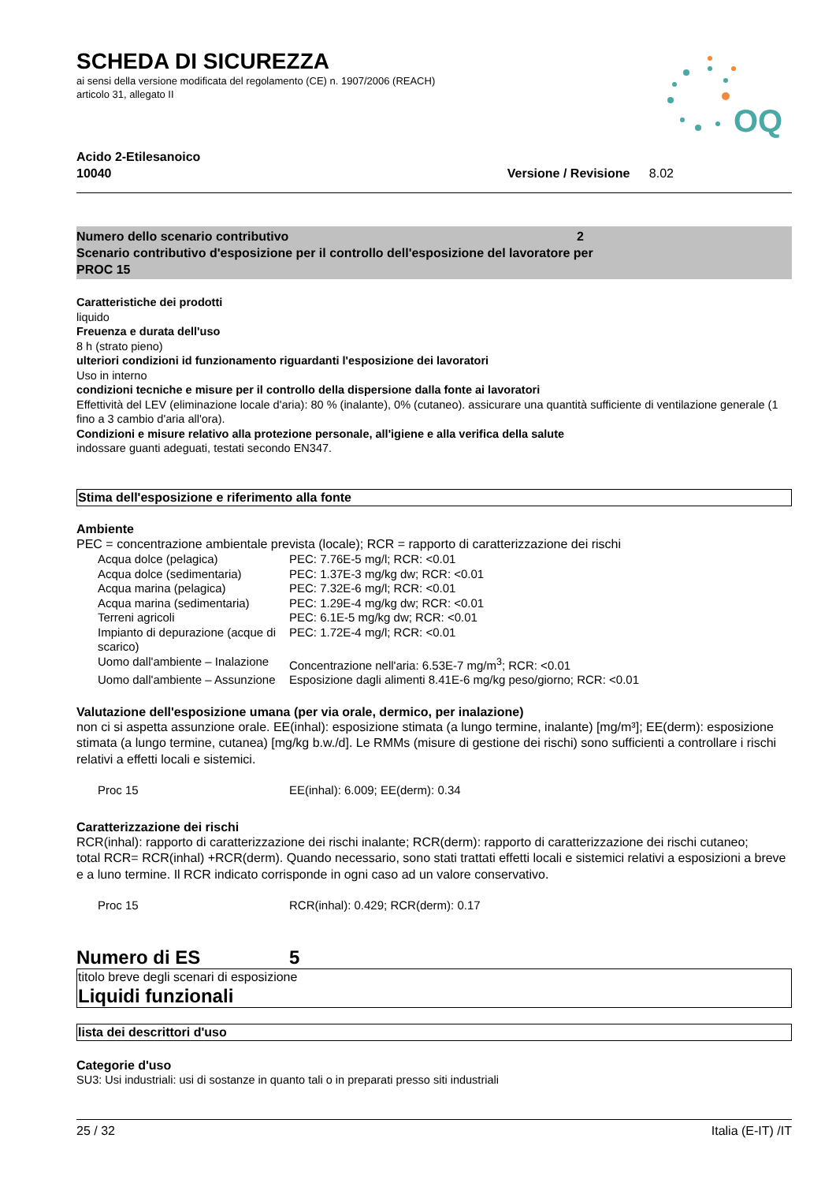SCHEDA DI SICUREZZA
ai sensi della versione modificata del regolamento (CE) n. 1907/2006 (REACH)
articolo 31, allegato II
OQ
Acido 2-Etilesanoico
10040 Versione / Revisione 8.02
Numero dello scenario contributivo 2
Scenario contributivo d'esposizione per il controllo dell'esposizione del lavoratore per
PROC 15
Caratteristiche dei prodotti
liquido
Freuenza e durata dell'uso
8 h (strato pieno)
ulteriori condizioni id funzionamento riguardanti l'esposizione dei lavoratori
Uso in interno
condizioni tecniche e misure per il controllo della dispersione dalla fonte ai lavoratori
Effettività del LEV (eliminazione locale d'aria): 80 % (inalante), 0% (cutaneo). assicurare una quantità sufficiente di ventilazione generale (1 fino a 3 cambio d'aria all'ora).
Condizioni e misure relativo alla protezione personale, all'igiene e alla verifica della salute
indossare guanti adeguati, testati secondo EN347.
Stima dell'esposizione e riferimento alla fonte
Ambiente
PEC = concentrazione ambientale prevista (locale); RCR = rapporto di caratterizzazione dei rischi
| Acqua dolce (pelagica) | PEC: 7.76E-5 mg/l; RCR: <0.01 |
| Acqua dolce (sedimentaria) | PEC: 1.37E-3 mg/kg dw; RCR: <0.01 |
| Acqua marina (pelagica) | PEC: 7.32E-6 mg/l; RCR: <0.01 |
| Acqua marina (sedimentaria) | PEC: 1.29E-4 mg/kg dw; RCR: <0.01 |
| Terreni agricoli | PEC: 6.1E-5 mg/kg dw; RCR: <0.01 |
| Impianto di depurazione (acque di scarico) | PEC: 1.72E-4 mg/l; RCR: <0.01 |
| Uomo dall'ambiente – Inalazione | Concentrazione nell'aria: 6.53E-7 mg/m<sup>3</sup>; RCR: <0.01 |
| Uomo dall'ambiente – Assunzione | Esposizione dagli alimenti 8.41E-6 mg/kg peso/giorno; RCR: <0.01 |
Valutazione dell'esposizione umana (per via orale, dermico, per inalazione)
non ci si aspetta assunzione orale. EE(inhal): esposizione stimata (a lungo termine, inalante) [mg/m³]; EE(derm): esposizione stimata (a lungo termine, cutanea) [mg/kg b.w./d]. Le RMMs (misure di gestione dei rischi) sono sufficienti a controllare i rischi relativi a effetti locali e sistemici.
| Proc 15 | EE(inhal): 6.009; EE(derm): 0.34 |
Caratterizzazione dei rischi
RCR(inhal): rapporto di caratterizzazione dei rischi inalante; RCR(derm): rapporto di caratterizzazione dei rischi cutaneo;
total RCR= RCR(inhal) +RCR(derm). Quando necessario, sono stati trattati effetti locali e sistemici relativi a esposizioni a breve e a luno termine. Il RCR indicato corrisponde in ogni caso ad un valore conservativo.
| Proc 15 | RCR(inhal): 0.429; RCR(derm): 0.17 |
Numero di ES 5
titolo breve degli scenari di esposizione
Liquidi funzionali
lista dei descrittori d'uso
Categorie d'uso
SU3: Usi industriali: usi di sostanze in quanto tali o in preparati presso siti industriali
25 / 32 Italia (E-IT) /IT